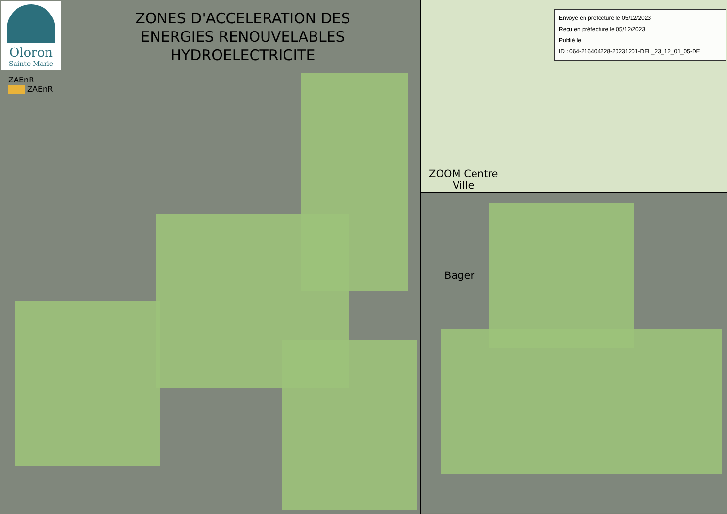Oloron
Sainte-Marie
ZONES D'ACCELERATION DES ENERGIES RENOUVELABLES HYDROELECTRICITE
ZAEnR
ZAEnR
Envoyé en préfecture le 05/12/2023
Reçu en préfecture le 05/12/2023
Publié le
ID : 064-216404228-20231201-DEL_23_12_01_05-DE
ZOOM Centre
Ville
Bager